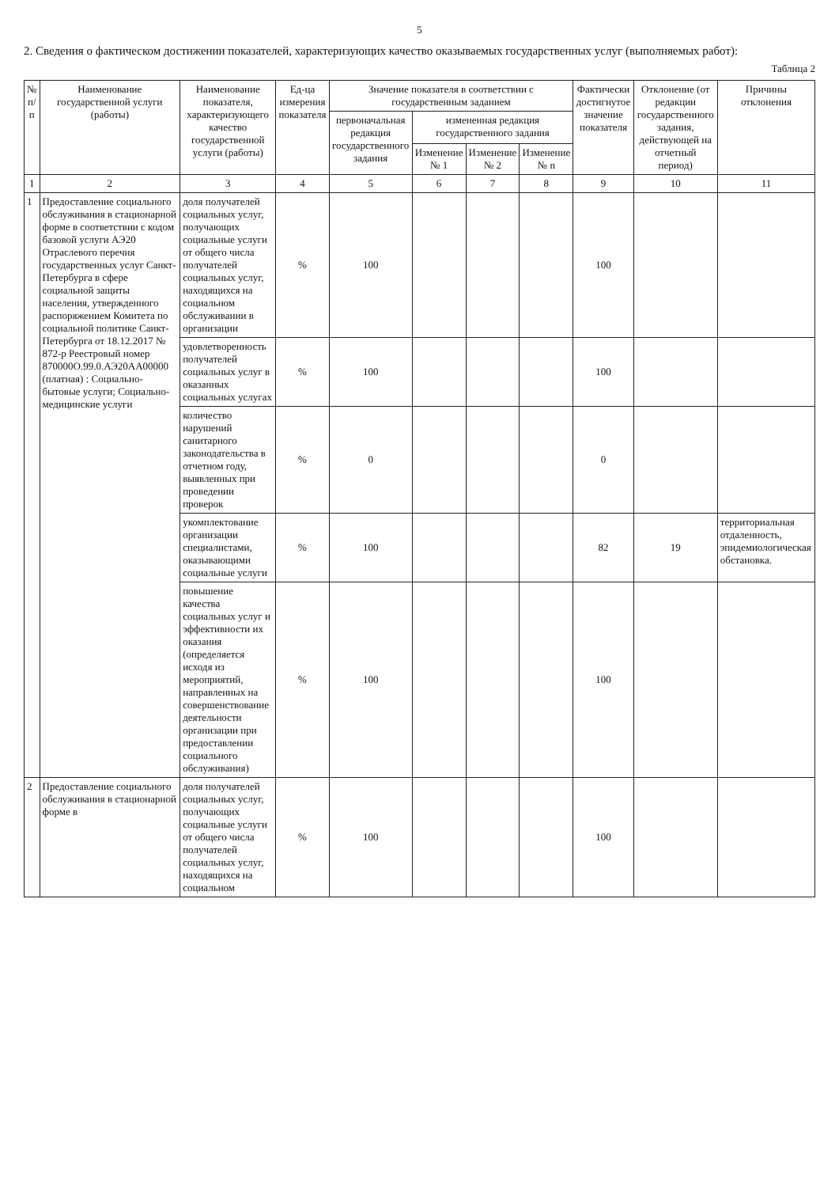5
2. Сведения о фактическом достижении показателей, характеризующих качество оказываемых государственных услуг (выполняемых работ):
Таблица 2
| № п/п | Наименование государственной услуги (работы) | Наименование показателя, характеризующего качество государственной услуги (работы) | Ед-ца измерения показателя | Значение показателя в соответствии с государственным заданием | | | | Фактически достигнутое значение показателя | Отклонение (от редакции государственного задания, действующей на отчетный период) | Причины отклонения |
| --- | --- | --- | --- | --- | --- | --- | --- | --- | --- | --- |
| | | | | первоначальная редакция государственного задания | измененная редакция государственного задания | | | | | |
| | | | | | Изменение № 1 | Изменение № 2 | Изменение № n | | | |
| 1 | 2 | 3 | 4 | 5 | 6 | 7 | 8 | 9 | 10 | 11 |
| 1 | Предоставление социального обслуживания в стационарной форме в соответствии с кодом базовой услуги АЭ20 Отраслевого перечня государственных услуг Санкт-Петербурга в сфере социальной защиты населения, утвержденного распоряжением Комитета по социальной политике Санкт-Петербурга от 18.12.2017 № 872-р Реестровый номер 870000О.99.0.АЭ20АА00000 (платная) : Социально-бытовые услуги; Социально-медицинские услуги | доля получателей социальных услуг, получающих социальные услуги от общего числа получателей социальных услуг, находящихся на социальном обслуживании в организации | % | 100 | | | | 100 | | |
| | | удовлетворенность получателей социальных услуг в оказанных социальных услугах | % | 100 | | | | 100 | | |
| | | количество нарушений санитарного законодательства в отчетном году, выявленных при проведении проверок | % | 0 | | | | 0 | | |
| | | укомплектование организации специалистами, оказывающими социальные услуги | % | 100 | | | | 82 | 19 | территориальная отдаленность, эпидемиологическая обстановка. |
| | | повышение качества социальных услуг и эффективности их оказания (определяется исходя из мероприятий, направленных на совершенствование деятельности организации при предоставлении социального обслуживания) | % | 100 | | | | 100 | | |
| 2 | Предоставление социального обслуживания в стационарной форме в | доля получателей социальных услуг, получающих социальные услуги от общего числа получателей социальных услуг, находящихся на социальном | % | 100 | | | | 100 | | |